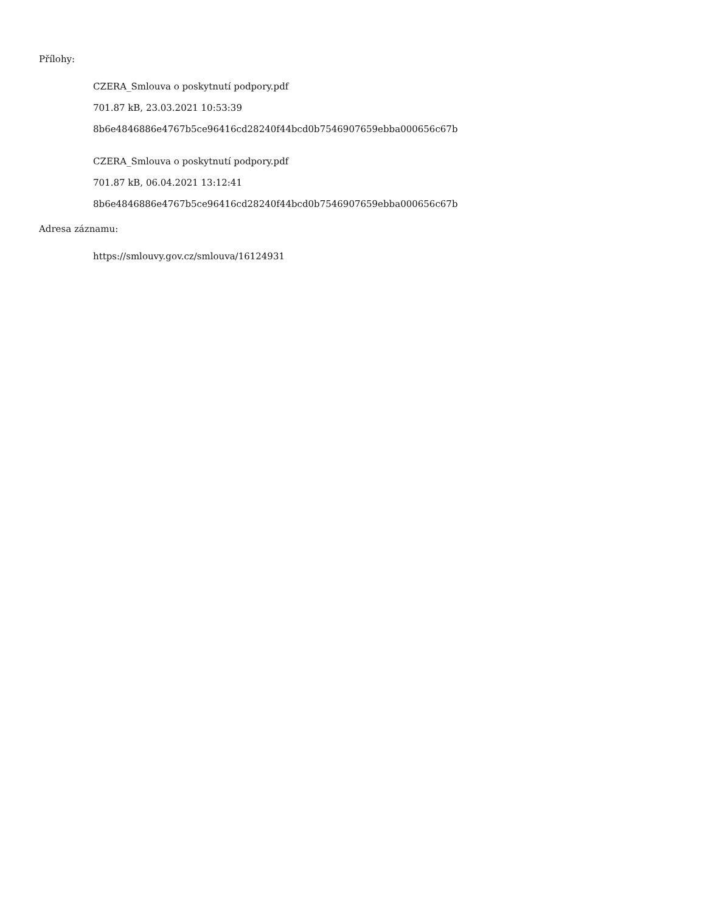Přílohy:
CZERA_Smlouva o poskytnutí podpory.pdf
701.87 kB, 23.03.2021 10:53:39
8b6e4846886e4767b5ce96416cd28240f44bcd0b7546907659ebba000656c67b
CZERA_Smlouva o poskytnutí podpory.pdf
701.87 kB, 06.04.2021 13:12:41
8b6e4846886e4767b5ce96416cd28240f44bcd0b7546907659ebba000656c67b
Adresa záznamu:
https://smlouvy.gov.cz/smlouva/16124931